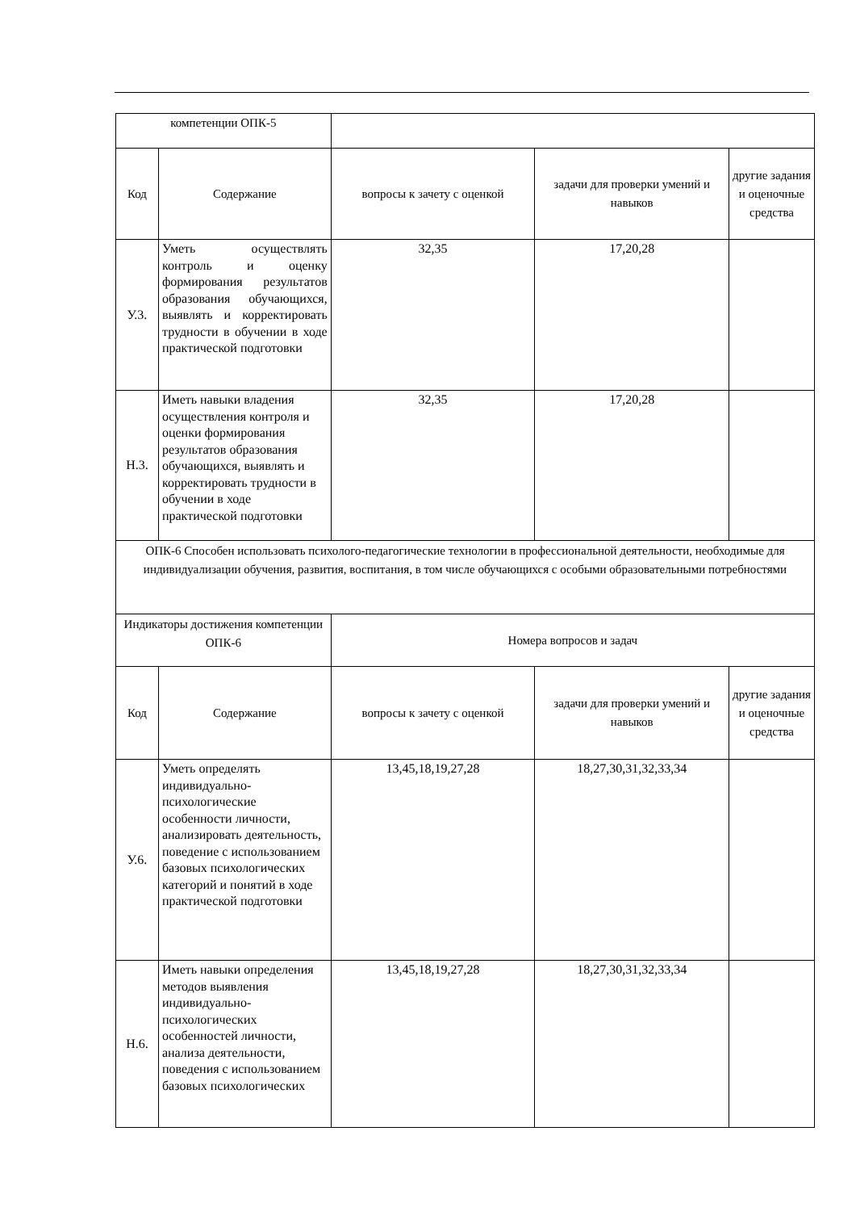| компетенции ОПК-5 | | | | |
| Код | Содержание | вопросы к зачету с оценкой | задачи для проверки умений и навыков | другие задания и оценочные средства |
| У.3. | Уметь осуществлять контроль и оценку формирования результатов образования обучающихся, выявлять и корректировать трудности в обучении в ходе практической подготовки | 32,35 | 17,20,28 | |
| Н.3. | Иметь навыки владения осуществления контроля и оценки формирования результатов образования обучающихся, выявлять и корректировать трудности в обучении в ходе практической подготовки | 32,35 | 17,20,28 | |
| ОПК-6 Способен использовать психолого-педагогические технологии в профессиональной деятельности, необходимые для индивидуализации обучения, развития, воспитания, в том числе обучающихся с особыми образовательными потребностями | | | | |
| Индикаторы достижения компетенции ОПК-6 | | Номера вопросов и задач | | |
| Код | Содержание | вопросы к зачету с оценкой | задачи для проверки умений и навыков | другие задания и оценочные средства |
| У.6. | Уметь определять индивидуально-психологические особенности личности, анализировать деятельность, поведение с использованием базовых психологических категорий и понятий в ходе практической подготовки | 13,45,18,19,27,28 | 18,27,30,31,32,33,34 | |
| Н.6. | Иметь навыки определения методов выявления индивидуально-психологических особенностей личности, анализа деятельности, поведения с использованием базовых психологических | 13,45,18,19,27,28 | 18,27,30,31,32,33,34 | |